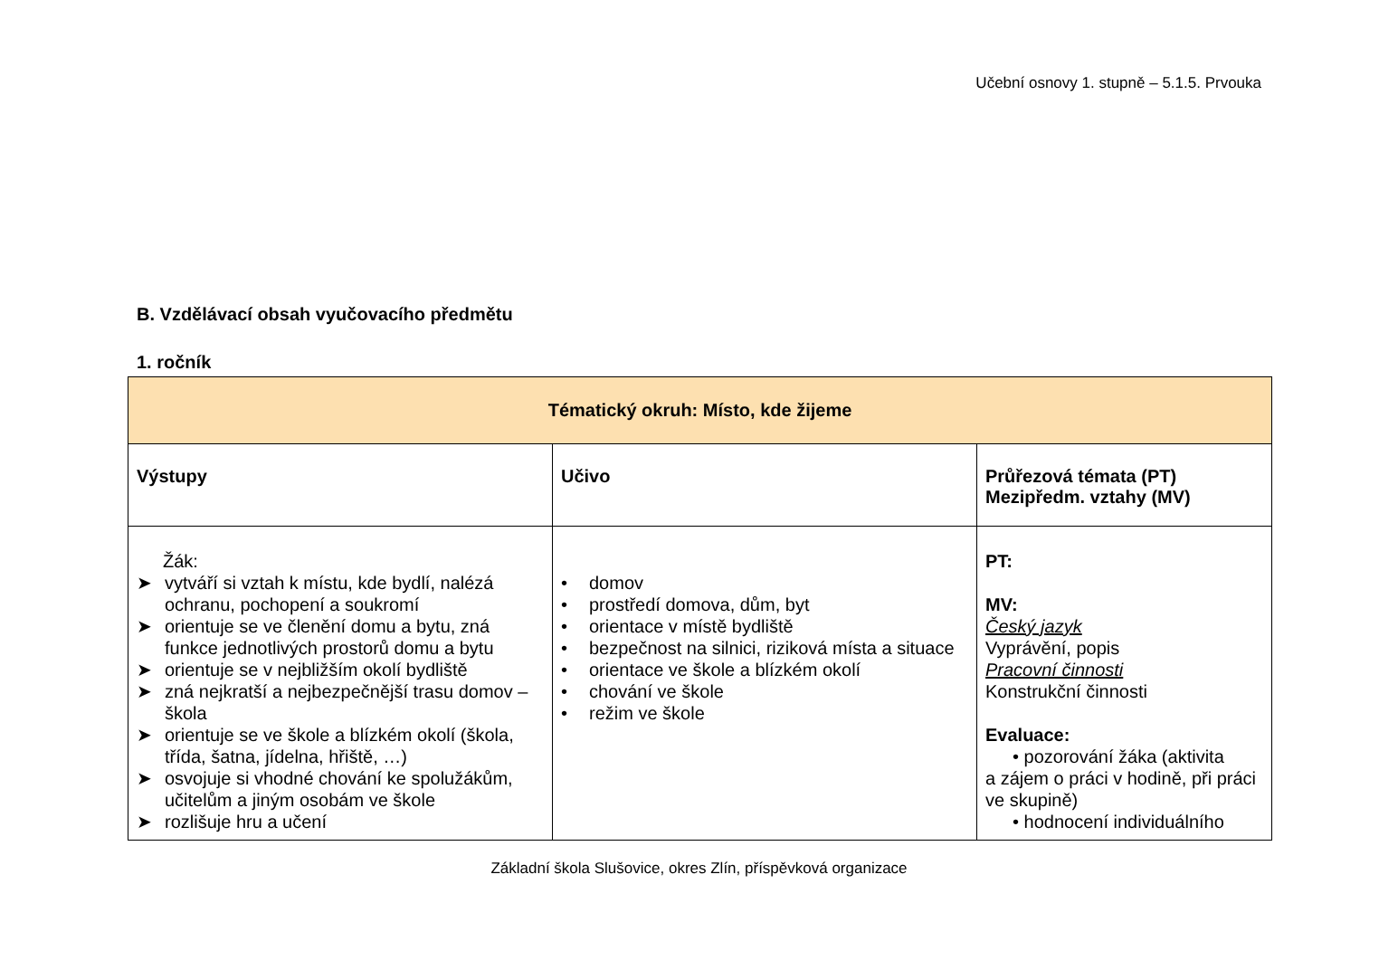Učební osnovy 1. stupně – 5.1.5. Prvouka
B. Vzdělávací obsah vyučovacího předmětu
1. ročník
| Tématický okruh: Místo, kde žijeme | | |
| Výstupy | Učivo | Průřezová témata (PT) Mezipředm. vztahy (MV) |
| Žák: ➤ vytváří si vztah k místu, kde bydlí, nalézá ochranu, pochopení a soukromí ➤ orientuje se ve členění domu a bytu, zná funkce jednotlivých prostorů domu a bytu ➤ orientuje se v nejbližším okolí bydliště ➤ zná nejkratší a nejbezpečnější trasu domov – škola ➤ orientuje se ve škole a blízkém okolí (škola, třída, šatna, jídelna, hřiště, …) ➤ osvojuje si vhodné chování ke spolužákům, učitelům a jiným osobám ve škole ➤ rozlišuje hru a učení | • domov • prostředí domova, dům, byt • orientace v místě bydliště • bezpečnost na silnici, riziková místa a situace • orientace ve škole a blízkém okolí • chování ve škole • režim ve škole | PT: MV: Český jazyk Vyprávění, popis Pracovní činnosti Konstrukční činnosti Evaluace: • pozorování žáka (aktivita a zájem o práci v hodině, při práci ve skupině) • hodnocení individuálního |
Základní škola Slušovice, okres Zlín, příspěvková organizace